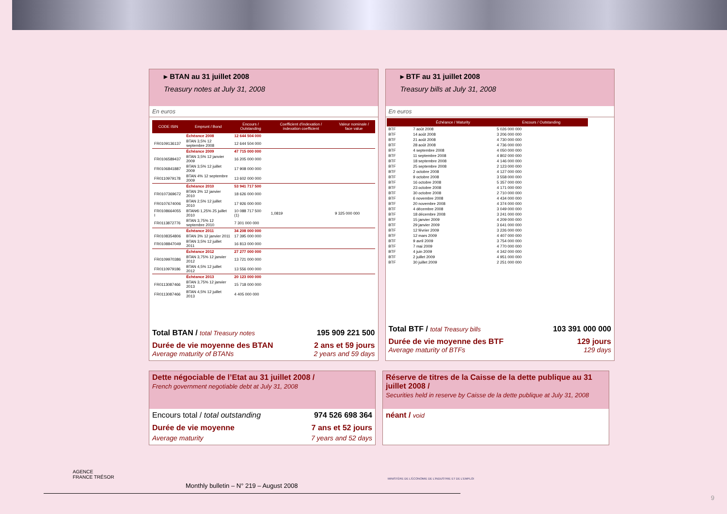▸ BTAN au 31 juillet 2008
Treasury notes at July 31, 2008
En euros
| CODE ISIN | Emprunt / Bond | Encours / Outstanding | Coefficient d'indexation / indexation coefficient | Valeur nominale / face value |
| --- | --- | --- | --- | --- |
| | Échéance 2008 | 12 644 504 000 | | |
| FR0109136137 | BTAN 3,5% 12 septembre 2008 | 12 644 504 000 | | |
| | Échéance 2009 | 47 715 000 000 | | |
| FR0106589437 | BTAN 3,5% 12 janvier 2009 | 16 205 000 000 | | |
| FR0106841887 | BTAN 3,5% 12 juillet 2009 | 17 908 000 000 | | |
| FR0110979178 | BTAN 4% 12 septembre 2009 | 13 602 000 000 | | |
| | Échéance 2010 | 53 941 717 500 | | |
| FR0107369672 | BTAN 3% 12 janvier 2010 | 18 626 000 000 | | |
| FR0107674006 | BTAN 2,5% 12 juillet 2010 | 17 926 000 000 | | |
| FR0108664055 I | BTAN€i 1,25% 25 juillet 2010 | 10 088 717 500 (1) | 1,0819 | 9 325 000 000 |
| FR0113872776 | BTAN 3,75% 12 septembre 2010 | 7 301 000 000 | | |
| | Échéance 2011 | 34 208 000 000 | | |
| FR0108354806 | BTAN 3% 12 janvier 2011 | 17 395 000 000 | | |
| FR0108847049 | BTAN 3,5% 12 juillet 2011 | 16 813 000 000 | | |
| | Échéance 2012 | 27 277 000 000 | | |
| FR0109970386 | BTAN 3,75% 12 janvier 2012 | 13 721 000 000 | | |
| FR0110979186 | BTAN 4,5% 12 juillet 2012 | 13 556 000 000 | | |
| | Échéance 2013 | 20 123 000 000 | | |
| FR0113087466 | BTAN 3,75% 12 janvier 2013 | 15 718 000 000 | | |
| FR0113087466 | BTAN 4,5% 12 juillet 2013 | 4 405 000 000 | | |
Total BTAN / total Treasury notes 195 909 221 500
Durée de vie moyenne des BTAN 2 ans et 59 jours
Average maturity of BTANs 2 years and 59 days
▸ BTF au 31 juillet 2008
Treasury bills at July 31, 2008
En euros
| | Échéance / Maturity | Encours / Outstanding |
| --- | --- | --- |
| BTF | 7 août 2008 | 5 026 000 000 |
| BTF | 14 août 2008 | 3 206 000 000 |
| BTF | 21 août 2008 | 4 730 000 000 |
| BTF | 28 août 2008 | 4 736 000 000 |
| BTF | 4 septembre 2008 | 4 050 000 000 |
| BTF | 11 septembre 2008 | 4 802 000 000 |
| BTF | 18 septembre 2008 | 4 146 000 000 |
| BTF | 25 septembre 2008 | 2 123 000 000 |
| BTF | 2 octobre 2008 | 4 127 000 000 |
| BTF | 9 octobre 2008 | 3 558 000 000 |
| BTF | 16 octobre 2008 | 5 357 000 000 |
| BTF | 23 octobre 2008 | 4 171 000 000 |
| BTF | 30 octobre 2008 | 2 710 000 000 |
| BTF | 6 novembre 2008 | 4 434 000 000 |
| BTF | 20 novembre 2008 | 4 374 000 000 |
| BTF | 4 décembre 2008 | 3 049 000 000 |
| BTF | 18 décembre 2008 | 3 241 000 000 |
| BTF | 15 janvier 2009 | 4 209 000 000 |
| BTF | 29 janvier 2009 | 3 641 000 000 |
| BTF | 12 février 2009 | 3 226 000 000 |
| BTF | 12 mars 2009 | 4 407 000 000 |
| BTF | 9 avril 2009 | 3 754 000 000 |
| BTF | 7 mai 2009 | 4 770 000 000 |
| BTF | 4 juin 2009 | 4 342 000 000 |
| BTF | 2 juillet 2009 | 4 951 000 000 |
| BTF | 30 juillet 2009 | 2 251 000 000 |
Total BTF / total Treasury bills 103 391 000 000
Durée de vie moyenne des BTF 129 jours
Average maturity of BTFs 129 days
Dette négociable de l’Etat au 31 juillet 2008 /
French government negotiable debt at July 31, 2008
Encours total / total outstanding 974 526 698 364
Durée de vie moyenne 7 ans et 52 jours
Average maturity 7 years and 52 days
Réserve de titres de la Caisse de la dette publique au 31 juillet 2008 /
Securities held in reserve by Caisse de la dette publique at July 31, 2008
néant / void
AGENCE
FRANCE TRÉSOR
MINISTÈRE DE L'ÉCONOMIE DE L'INDUSTRIE ET DE L'EMPLOI
Monthly bulletin – N° 219 – August 2008
9